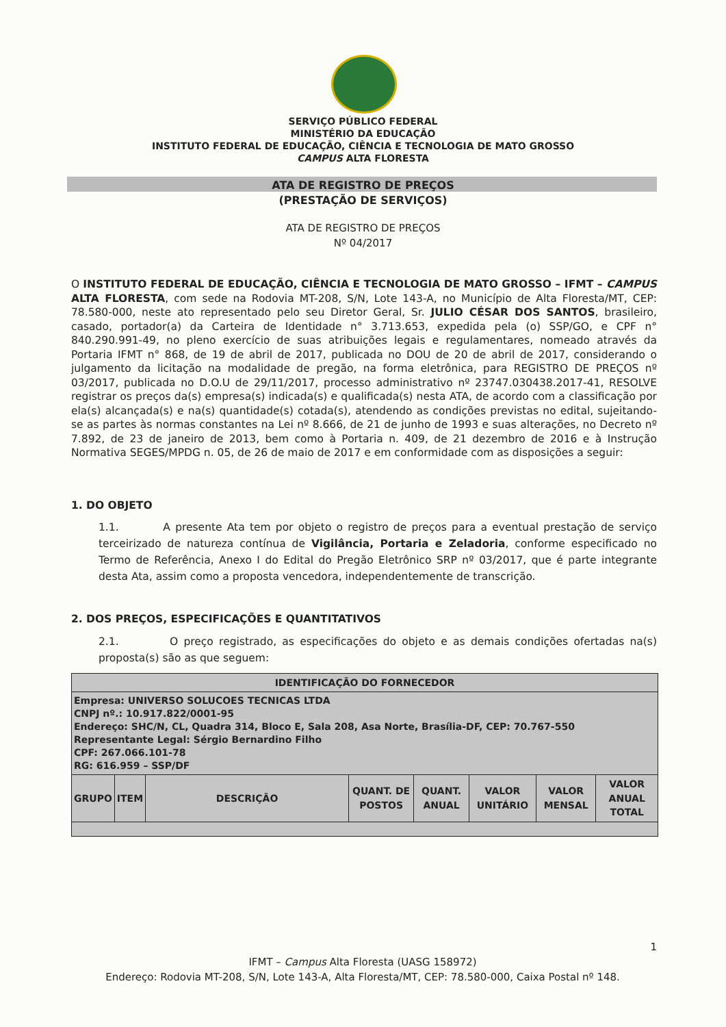SERVIÇO PÚBLICO FEDERAL
MINISTÉRIO DA EDUCAÇÃO
INSTITUTO FEDERAL DE EDUCAÇÃO, CIÊNCIA E TECNOLOGIA DE MATO GROSSO
CAMPUS ALTA FLORESTA
ATA DE REGISTRO DE PREÇOS
(PRESTAÇÃO DE SERVIÇOS)
ATA DE REGISTRO DE PREÇOS
Nº 04/2017
O INSTITUTO FEDERAL DE EDUCAÇÃO, CIÊNCIA E TECNOLOGIA DE MATO GROSSO – IFMT – CAMPUS ALTA FLORESTA, com sede na Rodovia MT-208, S/N, Lote 143-A, no Município de Alta Floresta/MT, CEP: 78.580-000, neste ato representado pelo seu Diretor Geral, Sr. JULIO CÉSAR DOS SANTOS, brasileiro, casado, portador(a) da Carteira de Identidade n° 3.713.653, expedida pela (o) SSP/GO, e CPF n° 840.290.991-49, no pleno exercício de suas atribuições legais e regulamentares, nomeado através da Portaria IFMT n° 868, de 19 de abril de 2017, publicada no DOU de 20 de abril de 2017, considerando o julgamento da licitação na modalidade de pregão, na forma eletrônica, para REGISTRO DE PREÇOS nº 03/2017, publicada no D.O.U de 29/11/2017, processo administrativo nº 23747.030438.2017-41, RESOLVE registrar os preços da(s) empresa(s) indicada(s) e qualificada(s) nesta ATA, de acordo com a classificação por ela(s) alcançada(s) e na(s) quantidade(s) cotada(s), atendendo as condições previstas no edital, sujeitando-se as partes às normas constantes na Lei nº 8.666, de 21 de junho de 1993 e suas alterações, no Decreto nº 7.892, de 23 de janeiro de 2013, bem como à Portaria n. 409, de 21 dezembro de 2016 e à Instrução Normativa SEGES/MPDG n. 05, de 26 de maio de 2017 e em conformidade com as disposições a seguir:
1. DO OBJETO
1.1. A presente Ata tem por objeto o registro de preços para a eventual prestação de serviço terceirizado de natureza contínua de Vigilância, Portaria e Zeladoria, conforme especificado no Termo de Referência, Anexo I do Edital do Pregão Eletrônico SRP nº 03/2017, que é parte integrante desta Ata, assim como a proposta vencedora, independentemente de transcrição.
2. DOS PREÇOS, ESPECIFICAÇÕES E QUANTITATIVOS
2.1. O preço registrado, as especificações do objeto e as demais condições ofertadas na(s) proposta(s) são as que seguem:
| IDENTIFICAÇÃO DO FORNECEDOR | | | | | | | |
| Empresa: UNIVERSO SOLUCOES TECNICAS LTDA CNPJ nº.: 10.917.822/0001-95 Endereço: SHC/N, CL, Quadra 314, Bloco E, Sala 208, Asa Norte, Brasília-DF, CEP: 70.767-550 Representante Legal: Sérgio Bernardino Filho CPF: 267.066.101-78 RG: 616.959 – SSP/DF | | | | | | | |
| GRUPO | ITEM | DESCRIÇÃO | QUANT. DE POSTOS | QUANT. ANUAL | VALOR UNITÁRIO | VALOR MENSAL | VALOR ANUAL TOTAL |
1
IFMT – Campus Alta Floresta (UASG 158972)
Endereço: Rodovia MT-208, S/N, Lote 143-A, Alta Floresta/MT, CEP: 78.580-000, Caixa Postal nº 148.